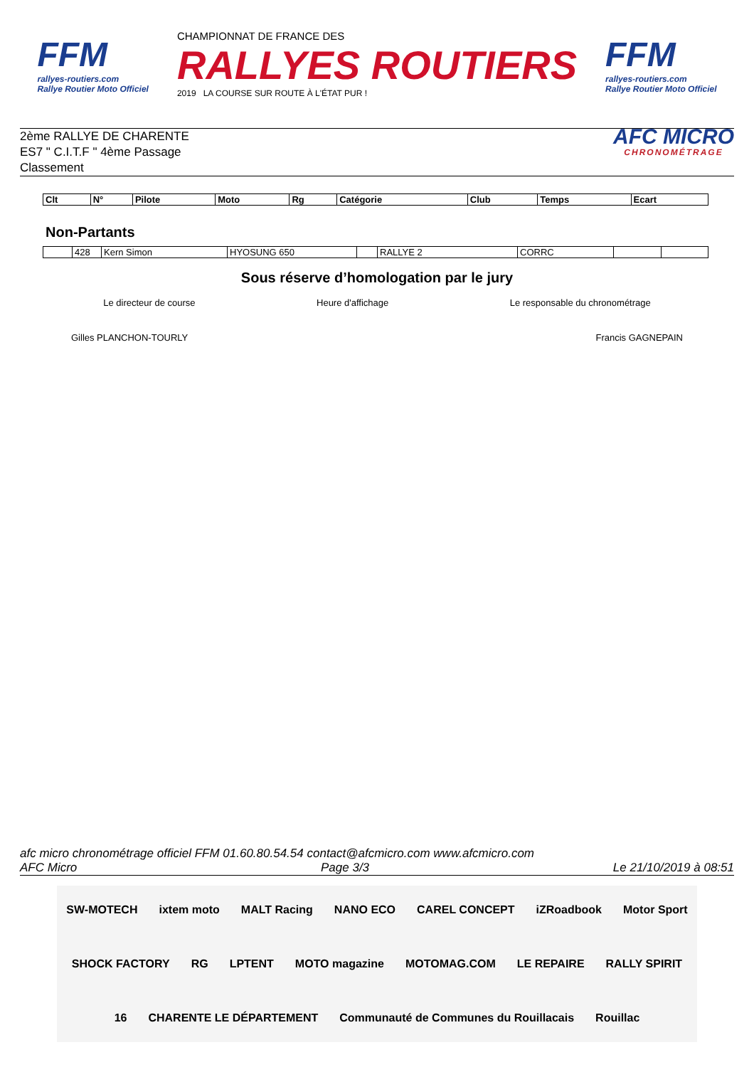FFM
rallyes-routiers.com
Rallye Routier Moto Officiel
CHAMPIONNAT DE FRANCE DES
RALLYES ROUTIERS
2019 LA COURSE SUR ROUTE À L'ÉTAT PUR !
FFM
rallyes-routiers.com
Rallye Routier Moto Officiel
2ème RALLYE DE CHARENTE
ES7 " C.I.T.F " 4ème Passage
Classement
AFC MICRO
CHRONOMÉTRAGE
| Clt | N° | Pilote | Moto | Rg | Catégorie | Club | Temps | Ecart |
| --- | --- | --- | --- | --- | --- | --- | --- | --- |
Non-Partants
| | 428 | Kern Simon | HYOSUNG 650 | | RALLYE 2 | CORRC | | |
Sous réserve d’homologation par le jury
Le directeur de course Heure d'affichage Le responsable du chronométrage
Gilles PLANCHON-TOURLY Francis GAGNEPAIN
afc micro chronométrage officiel FFM 01.60.80.54.54 contact@afcmicro.com www.afcmicro.com
AFC Micro Page 3/3 Le 21/10/2019 à 08:51
SW-MOTECH ixtem moto MALT Racing NANO ECO CAREL CONCEPT iZRoadbook Motor Sport SHOCK FACTORY RG LPTENT MOTO magazine MOTOMAG.COM LE REPAIRE RALLY SPIRIT 16 CHARENTE LE DÉPARTEMENT Communauté de Communes du Rouillacais Rouillac